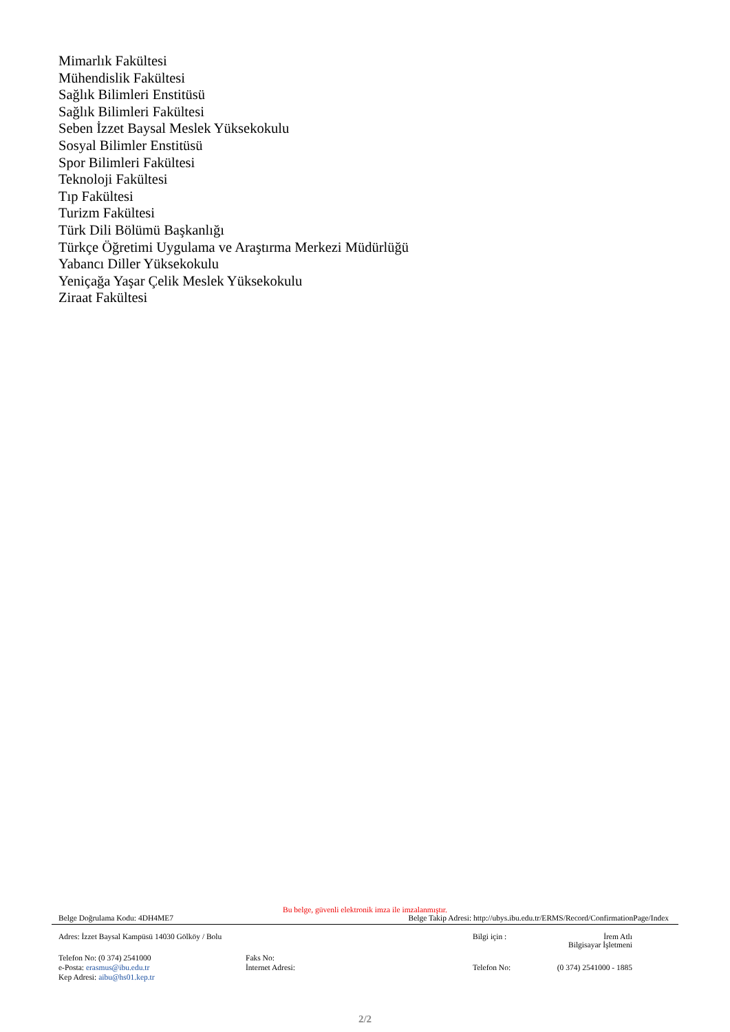Mimarlık Fakültesi
Mühendislik Fakültesi
Sağlık Bilimleri Enstitüsü
Sağlık Bilimleri Fakültesi
Seben İzzet Baysal Meslek Yüksekokulu
Sosyal Bilimler Enstitüsü
Spor Bilimleri Fakültesi
Teknoloji Fakültesi
Tıp Fakültesi
Turizm Fakültesi
Türk Dili Bölümü Başkanlığı
Türkçe Öğretimi Uygulama ve Araştırma Merkezi Müdürlüğü
Yabancı Diller Yüksekokulu
Yeniçağa Yaşar Çelik Meslek Yüksekokulu
Ziraat Fakültesi
Bu belge, güvenli elektronik imza ile imzalanmıştır.
Belge Doğrulama Kodu: 4DH4ME7 Belge Takip Adresi: http://ubys.ibu.edu.tr/ERMS/Record/ConfirmationPage/Index
| Adres: İzzet Baysal Kampüsü 14030 Gölköy / Bolu | | Bilgi için : | İrem Atlı Bilgisayar İşletmeni |
| Telefon No: (0 374) 2541000 | Faks No: | | |
| e-Posta: erasmus@ibu.edu.tr | İnternet Adresi: | Telefon No: | (0 374) 2541000 - 1885 |
| Kep Adresi: aibu@hs01.kep.tr | | | |
2/2